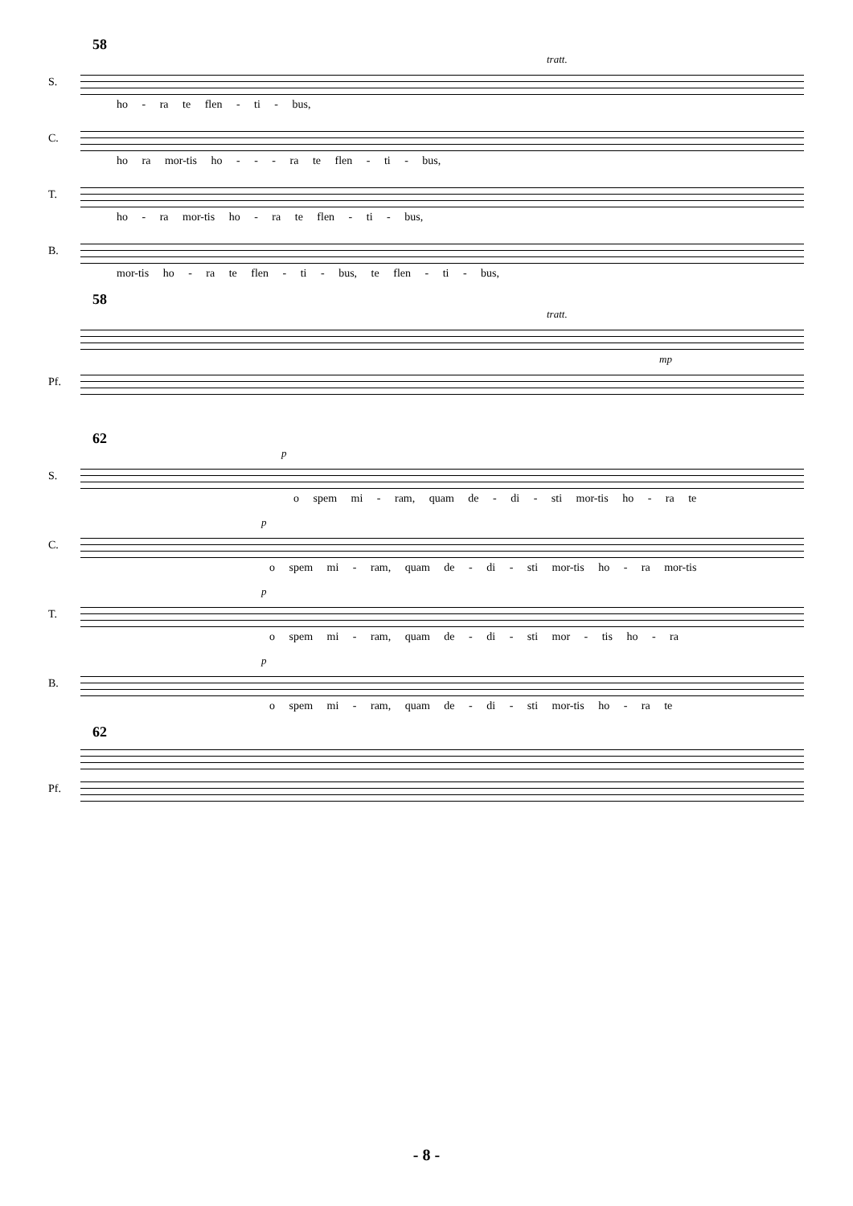58
tratt.
S.
ho - ra te flen - ti - bus,
C.
ho ra mor-tis ho - - - ra te flen - ti - bus,
T.
ho - ra mor-tis ho - ra te flen - ti - bus,
B.
mor-tis ho - ra te flen - ti - bus, te flen - ti - bus,
58
tratt.
mp
Pf.
62
p
S.
o spem mi - ram, quam de - di - sti mor-tis ho - ra te
p
C.
o spem mi - ram, quam de - di - sti mor-tis ho - ra mor-tis
p
T.
o spem mi - ram, quam de - di - sti mor - tis ho - ra
p
B.
o spem mi - ram, quam de - di - sti mor-tis ho - ra te
62
Pf.
- 8 -